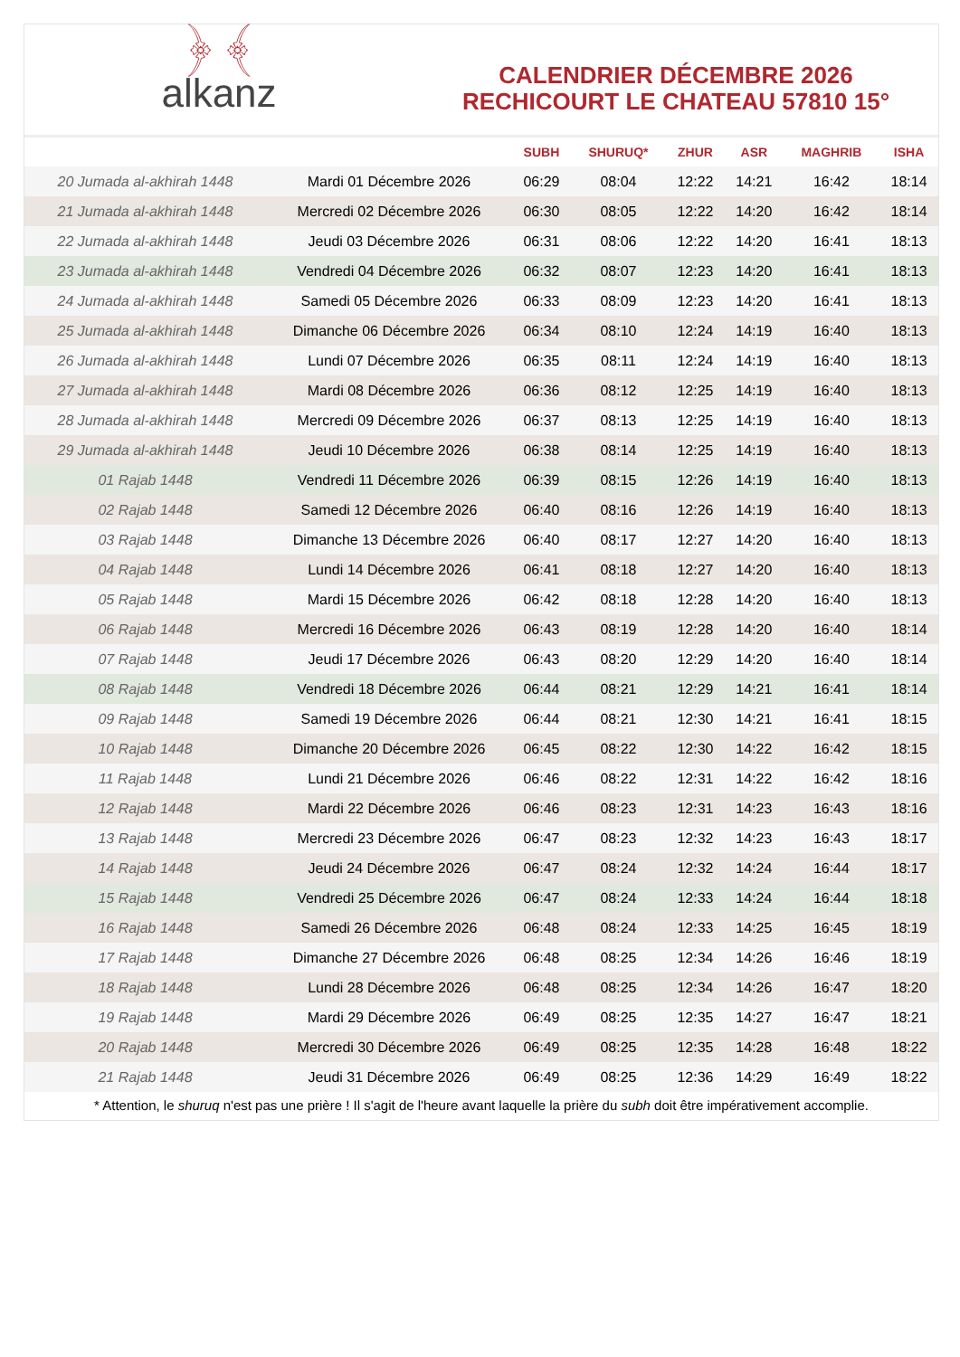﴿ ﴾
alkanz
CALENDRIER DÉCEMBRE 2026
RECHICOURT LE CHATEAU 57810 15°
| | | SUBH | SHURUQ* | ZHUR | ASR | MAGHRIB | ISHA |
| --- | --- | --- | --- | --- | --- | --- | --- |
| 20 Jumada al-akhirah 1448 | Mardi 01 Décembre 2026 | 06:29 | 08:04 | 12:22 | 14:21 | 16:42 | 18:14 |
| 21 Jumada al-akhirah 1448 | Mercredi 02 Décembre 2026 | 06:30 | 08:05 | 12:22 | 14:20 | 16:42 | 18:14 |
| 22 Jumada al-akhirah 1448 | Jeudi 03 Décembre 2026 | 06:31 | 08:06 | 12:22 | 14:20 | 16:41 | 18:13 |
| 23 Jumada al-akhirah 1448 | Vendredi 04 Décembre 2026 | 06:32 | 08:07 | 12:23 | 14:20 | 16:41 | 18:13 |
| 24 Jumada al-akhirah 1448 | Samedi 05 Décembre 2026 | 06:33 | 08:09 | 12:23 | 14:20 | 16:41 | 18:13 |
| 25 Jumada al-akhirah 1448 | Dimanche 06 Décembre 2026 | 06:34 | 08:10 | 12:24 | 14:19 | 16:40 | 18:13 |
| 26 Jumada al-akhirah 1448 | Lundi 07 Décembre 2026 | 06:35 | 08:11 | 12:24 | 14:19 | 16:40 | 18:13 |
| 27 Jumada al-akhirah 1448 | Mardi 08 Décembre 2026 | 06:36 | 08:12 | 12:25 | 14:19 | 16:40 | 18:13 |
| 28 Jumada al-akhirah 1448 | Mercredi 09 Décembre 2026 | 06:37 | 08:13 | 12:25 | 14:19 | 16:40 | 18:13 |
| 29 Jumada al-akhirah 1448 | Jeudi 10 Décembre 2026 | 06:38 | 08:14 | 12:25 | 14:19 | 16:40 | 18:13 |
| 01 Rajab 1448 | Vendredi 11 Décembre 2026 | 06:39 | 08:15 | 12:26 | 14:19 | 16:40 | 18:13 |
| 02 Rajab 1448 | Samedi 12 Décembre 2026 | 06:40 | 08:16 | 12:26 | 14:19 | 16:40 | 18:13 |
| 03 Rajab 1448 | Dimanche 13 Décembre 2026 | 06:40 | 08:17 | 12:27 | 14:20 | 16:40 | 18:13 |
| 04 Rajab 1448 | Lundi 14 Décembre 2026 | 06:41 | 08:18 | 12:27 | 14:20 | 16:40 | 18:13 |
| 05 Rajab 1448 | Mardi 15 Décembre 2026 | 06:42 | 08:18 | 12:28 | 14:20 | 16:40 | 18:13 |
| 06 Rajab 1448 | Mercredi 16 Décembre 2026 | 06:43 | 08:19 | 12:28 | 14:20 | 16:40 | 18:14 |
| 07 Rajab 1448 | Jeudi 17 Décembre 2026 | 06:43 | 08:20 | 12:29 | 14:20 | 16:40 | 18:14 |
| 08 Rajab 1448 | Vendredi 18 Décembre 2026 | 06:44 | 08:21 | 12:29 | 14:21 | 16:41 | 18:14 |
| 09 Rajab 1448 | Samedi 19 Décembre 2026 | 06:44 | 08:21 | 12:30 | 14:21 | 16:41 | 18:15 |
| 10 Rajab 1448 | Dimanche 20 Décembre 2026 | 06:45 | 08:22 | 12:30 | 14:22 | 16:42 | 18:15 |
| 11 Rajab 1448 | Lundi 21 Décembre 2026 | 06:46 | 08:22 | 12:31 | 14:22 | 16:42 | 18:16 |
| 12 Rajab 1448 | Mardi 22 Décembre 2026 | 06:46 | 08:23 | 12:31 | 14:23 | 16:43 | 18:16 |
| 13 Rajab 1448 | Mercredi 23 Décembre 2026 | 06:47 | 08:23 | 12:32 | 14:23 | 16:43 | 18:17 |
| 14 Rajab 1448 | Jeudi 24 Décembre 2026 | 06:47 | 08:24 | 12:32 | 14:24 | 16:44 | 18:17 |
| 15 Rajab 1448 | Vendredi 25 Décembre 2026 | 06:47 | 08:24 | 12:33 | 14:24 | 16:44 | 18:18 |
| 16 Rajab 1448 | Samedi 26 Décembre 2026 | 06:48 | 08:24 | 12:33 | 14:25 | 16:45 | 18:19 |
| 17 Rajab 1448 | Dimanche 27 Décembre 2026 | 06:48 | 08:25 | 12:34 | 14:26 | 16:46 | 18:19 |
| 18 Rajab 1448 | Lundi 28 Décembre 2026 | 06:48 | 08:25 | 12:34 | 14:26 | 16:47 | 18:20 |
| 19 Rajab 1448 | Mardi 29 Décembre 2026 | 06:49 | 08:25 | 12:35 | 14:27 | 16:47 | 18:21 |
| 20 Rajab 1448 | Mercredi 30 Décembre 2026 | 06:49 | 08:25 | 12:35 | 14:28 | 16:48 | 18:22 |
| 21 Rajab 1448 | Jeudi 31 Décembre 2026 | 06:49 | 08:25 | 12:36 | 14:29 | 16:49 | 18:22 |
* Attention, le shuruq n'est pas une prière ! Il s'agit de l'heure avant laquelle la prière du subh doit être impérativement accomplie.